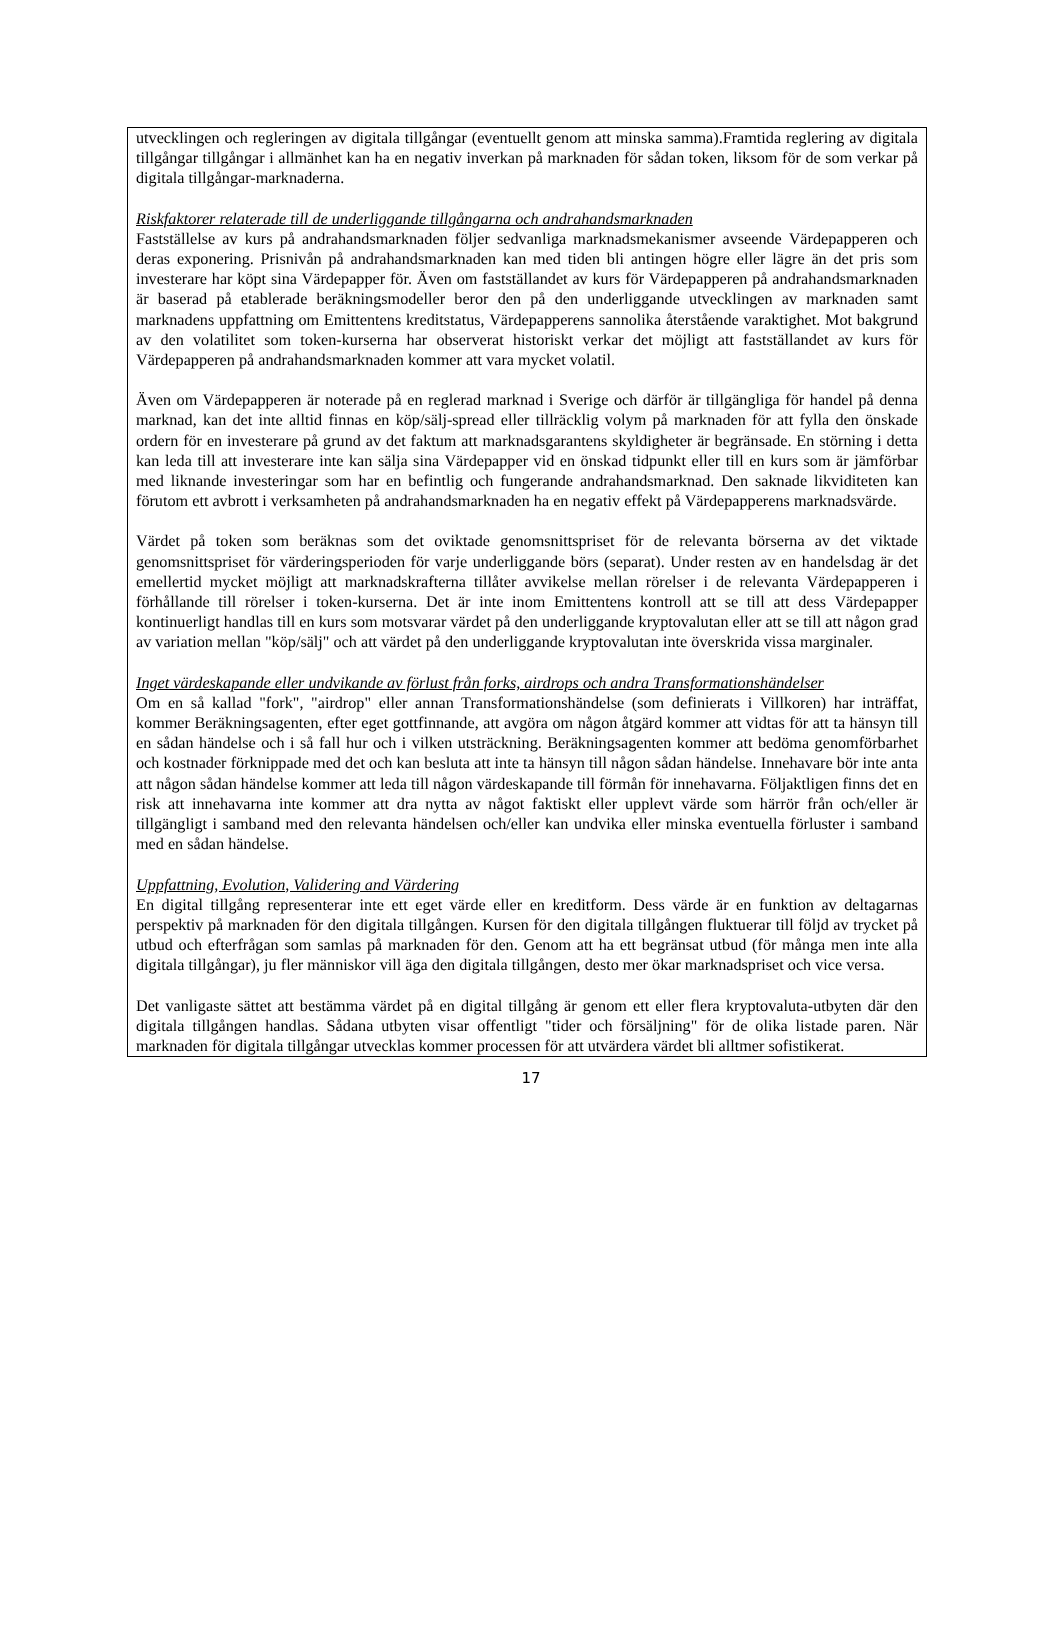utvecklingen och regleringen av digitala tillgångar (eventuellt genom att minska samma).Framtida reglering av digitala tillgångar tillgångar i allmänhet kan ha en negativ inverkan på marknaden för sådan token, liksom för de som verkar på digitala tillgångar-marknaderna.
Riskfaktorer relaterade till de underliggande tillgångarna och andrahandsmarknaden
Fastställelse av kurs på andrahandsmarknaden följer sedvanliga marknadsmekanismer avseende Värdepapperen och deras exponering. Prisnivån på andrahandsmarknaden kan med tiden bli antingen högre eller lägre än det pris som investerare har köpt sina Värdepapper för. Även om fastställandet av kurs för Värdepapperen på andrahandsmarknaden är baserad på etablerade beräkningsmodeller beror den på den underliggande utvecklingen av marknaden samt marknadens uppfattning om Emittentens kreditstatus, Värdepapperens sannolika återstående varaktighet. Mot bakgrund av den volatilitet som token-kurserna har observerat historiskt verkar det möjligt att fastställandet av kurs för Värdepapperen på andrahandsmarknaden kommer att vara mycket volatil.
Även om Värdepapperen är noterade på en reglerad marknad i Sverige och därför är tillgängliga för handel på denna marknad, kan det inte alltid finnas en köp/sälj-spread eller tillräcklig volym på marknaden för att fylla den önskade ordern för en investerare på grund av det faktum att marknadsgarantens skyldigheter är begränsade. En störning i detta kan leda till att investerare inte kan sälja sina Värdepapper vid en önskad tidpunkt eller till en kurs som är jämförbar med liknande investeringar som har en befintlig och fungerande andrahandsmarknad. Den saknade likviditeten kan förutom ett avbrott i verksamheten på andrahandsmarknaden ha en negativ effekt på Värdepapperens marknadsvärde.
Värdet på token som beräknas som det oviktade genomsnittspriset för de relevanta börserna av det viktade genomsnittspriset för värderingsperioden för varje underliggande börs (separat). Under resten av en handelsdag är det emellertid mycket möjligt att marknadskrafterna tillåter avvikelse mellan rörelser i de relevanta Värdepapperen i förhållande till rörelser i token-kurserna. Det är inte inom Emittentens kontroll att se till att dess Värdepapper kontinuerligt handlas till en kurs som motsvarar värdet på den underliggande kryptovalutan eller att se till att någon grad av variation mellan "köp/sälj" och att värdet på den underliggande kryptovalutan inte överskrida vissa marginaler.
Inget värdeskapande eller undvikande av förlust från forks, airdrops och andra Transformationshändelser
Om en så kallad "fork", "airdrop" eller annan Transformationshändelse (som definierats i Villkoren) har inträffat, kommer Beräkningsagenten, efter eget gottfinnande, att avgöra om någon åtgärd kommer att vidtas för att ta hänsyn till en sådan händelse och i så fall hur och i vilken utsträckning. Beräkningsagenten kommer att bedöma genomförbarhet och kostnader förknippade med det och kan besluta att inte ta hänsyn till någon sådan händelse. Innehavare bör inte anta att någon sådan händelse kommer att leda till någon värdeskapande till förmån för innehavarna. Följaktligen finns det en risk att innehavarna inte kommer att dra nytta av något faktiskt eller upplevt värde som härrör från och/eller är tillgängligt i samband med den relevanta händelsen och/eller kan undvika eller minska eventuella förluster i samband med en sådan händelse.
Uppfattning, Evolution, Validering and Värdering
En digital tillgång representerar inte ett eget värde eller en kreditform. Dess värde är en funktion av deltagarnas perspektiv på marknaden för den digitala tillgången. Kursen för den digitala tillgången fluktuerar till följd av trycket på utbud och efterfrågan som samlas på marknaden för den. Genom att ha ett begränsat utbud (för många men inte alla digitala tillgångar), ju fler människor vill äga den digitala tillgången, desto mer ökar marknadspriset och vice versa.
Det vanligaste sättet att bestämma värdet på en digital tillgång är genom ett eller flera kryptovaluta-utbyten där den digitala tillgången handlas. Sådana utbyten visar offentligt "tider och försäljning" för de olika listade paren. När marknaden för digitala tillgångar utvecklas kommer processen för att utvärdera värdet bli alltmer sofistikerat.
17